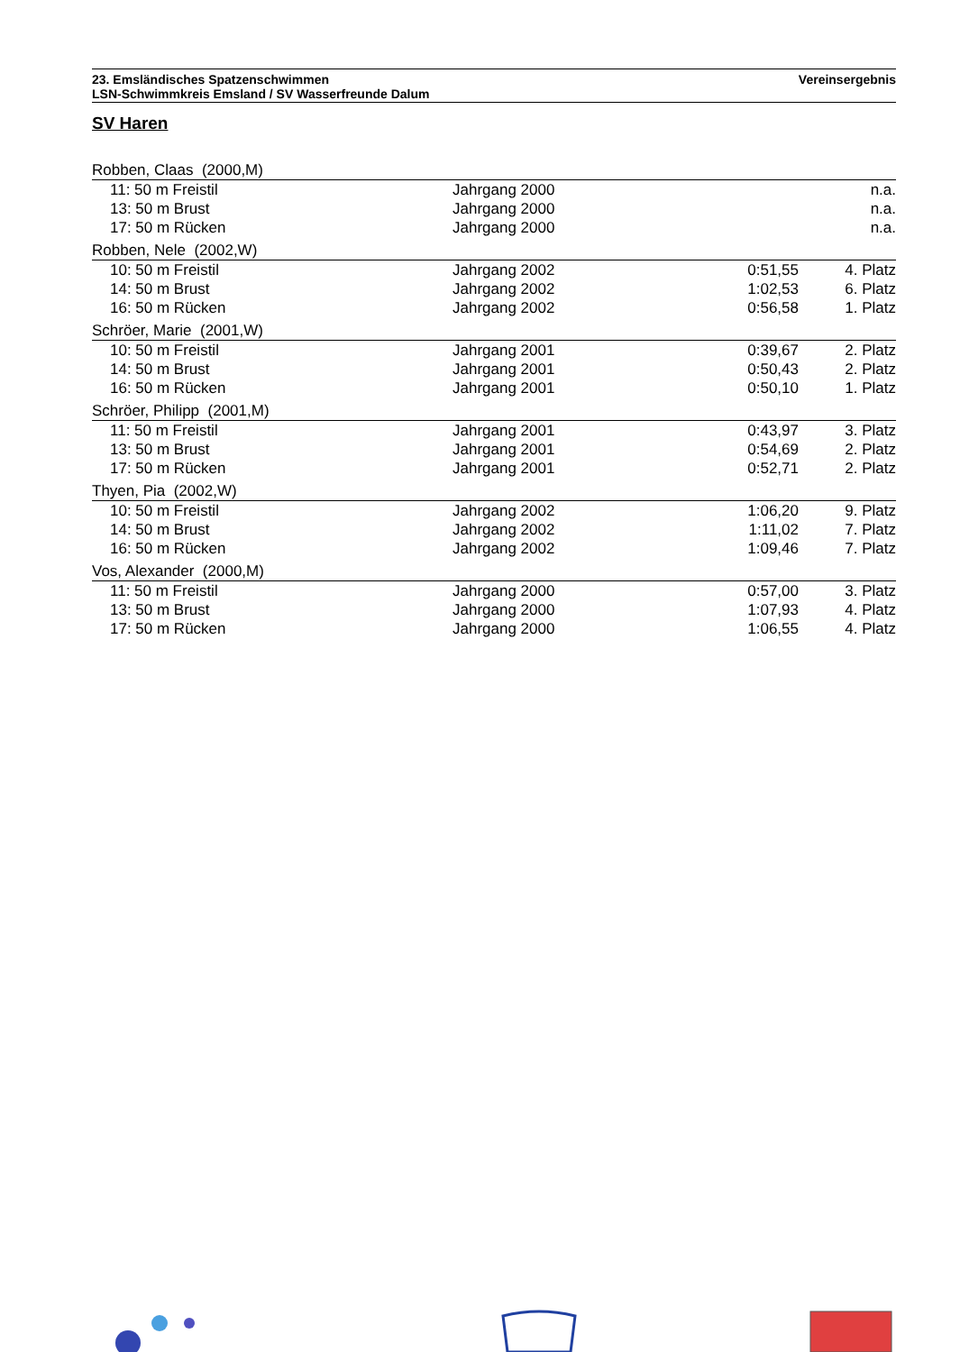23. Emsländisches Spatzenschwimmen
LSN-Schwimmkreis Emsland / SV Wasserfreunde Dalum
Vereinsergebnis
SV Haren
| Robben, Claas (2000,M) | | | |
| 11: 50 m Freistil | Jahrgang 2000 | | n.a. |
| 13: 50 m Brust | Jahrgang 2000 | | n.a. |
| 17: 50 m Rücken | Jahrgang 2000 | | n.a. |
| Robben, Nele (2002,W) | | | |
| 10: 50 m Freistil | Jahrgang 2002 | 0:51,55 | 4. Platz |
| 14: 50 m Brust | Jahrgang 2002 | 1:02,53 | 6. Platz |
| 16: 50 m Rücken | Jahrgang 2002 | 0:56,58 | 1. Platz |
| Schröer, Marie (2001,W) | | | |
| 10: 50 m Freistil | Jahrgang 2001 | 0:39,67 | 2. Platz |
| 14: 50 m Brust | Jahrgang 2001 | 0:50,43 | 2. Platz |
| 16: 50 m Rücken | Jahrgang 2001 | 0:50,10 | 1. Platz |
| Schröer, Philipp (2001,M) | | | |
| 11: 50 m Freistil | Jahrgang 2001 | 0:43,97 | 3. Platz |
| 13: 50 m Brust | Jahrgang 2001 | 0:54,69 | 2. Platz |
| 17: 50 m Rücken | Jahrgang 2001 | 0:52,71 | 2. Platz |
| Thyen, Pia (2002,W) | | | |
| 10: 50 m Freistil | Jahrgang 2002 | 1:06,20 | 9. Platz |
| 14: 50 m Brust | Jahrgang 2002 | 1:11,02 | 7. Platz |
| 16: 50 m Rücken | Jahrgang 2002 | 1:09,46 | 7. Platz |
| Vos, Alexander (2000,M) | | | |
| 11: 50 m Freistil | Jahrgang 2000 | 0:57,00 | 3. Platz |
| 13: 50 m Brust | Jahrgang 2000 | 1:07,93 | 4. Platz |
| 17: 50 m Rücken | Jahrgang 2000 | 1:06,55 | 4. Platz |